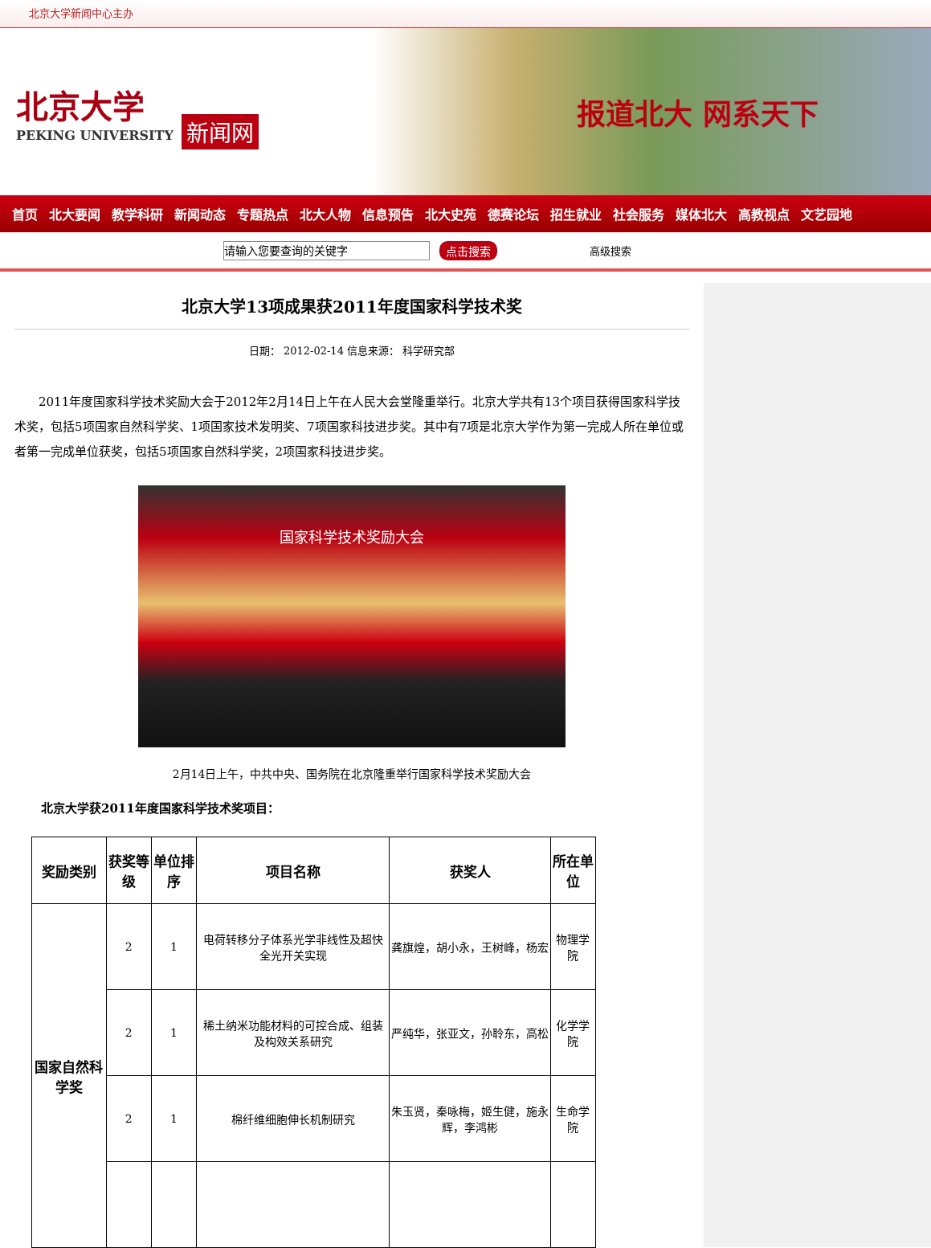北京大学新闻中心主办
北京大学
PEKING UNIVERSITY
新闻网
报道北大 网系天下
首页 北大要闻 教学科研 新闻动态 专题热点 北大人物 信息预告 北大史苑 德赛论坛 招生就业 社会服务 媒体北大 高教视点 文艺园地
请输入您要查询的关键字
点击搜索 高级搜索
北京大学13项成果获2011年度国家科学技术奖
日期： 2012-02-14 信息来源： 科学研究部
　　2011年度国家科学技术奖励大会于2012年2月14日上午在人民大会堂隆重举行。北京大学共有13个项目获得国家科学技术奖，包括5项国家自然科学奖、1项国家技术发明奖、7项国家科技进步奖。其中有7项是北京大学作为第一完成人所在单位或者第一完成单位获奖，包括5项国家自然科学奖，2项国家科技进步奖。
国家科学技术奖励大会
2月14日上午，中共中央、国务院在北京隆重举行国家科学技术奖励大会
北京大学获2011年度国家科学技术奖项目：
| 奖励类别 | 获奖等级 | 单位排序 | 项目名称 | 获奖人 | 所在单位 |
| --- | --- | --- | --- | --- | --- |
| 国家自然科学奖 | 2 | 1 | 电荷转移分子体系光学非线性及超快全光开关实现 | 龚旗煌，胡小永，王树峰，杨宏 | 物理学院 |
| | 2 | 1 | 稀土纳米功能材料的可控合成、组装及构效关系研究 | 严纯华，张亚文，孙聆东，高松 | 化学学院 |
| | 2 | 1 | 棉纤维细胞伸长机制研究 | 朱玉贤，秦咏梅，姬生健，施永辉，李鸿彬 | 生命学院 |